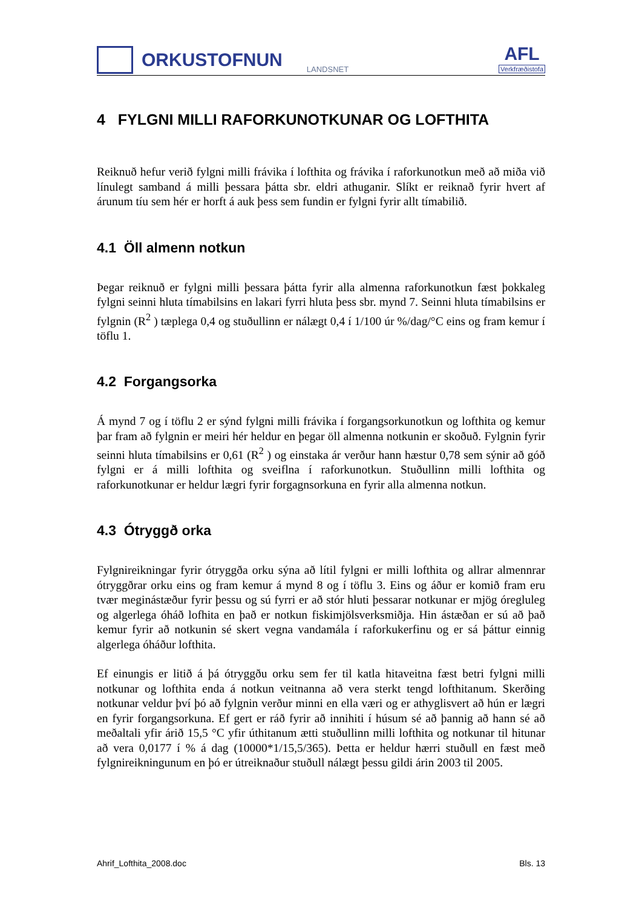ORKUSTOFNUN
LANDSNET
AFL
Verkfræðistofa
4 FYLGNI MILLI RAFORKUNOTKUNAR OG LOFTHITA
Reiknuð hefur verið fylgni milli frávika í lofthita og frávika í raforkunotkun með að miða við línulegt samband á milli þessara þátta sbr. eldri athuganir. Slíkt er reiknað fyrir hvert af árunum tíu sem hér er horft á auk þess sem fundin er fylgni fyrir allt tímabilið.
4.1 Öll almenn notkun
Þegar reiknuð er fylgni milli þessara þátta fyrir alla almenna raforkunotkun fæst þokkaleg fylgni seinni hluta tímabilsins en lakari fyrri hluta þess sbr. mynd 7. Seinni hluta tímabilsins er fylgnin (R<sup>2</sup> ) tæplega 0,4 og stuðullinn er nálægt 0,4 í 1/100 úr %/dag/°C eins og fram kemur í töflu 1.
4.2 Forgangsorka
Á mynd 7 og í töflu 2 er sýnd fylgni milli frávika í forgangsorkunotkun og lofthita og kemur þar fram að fylgnin er meiri hér heldur en þegar öll almenna notkunin er skoðuð. Fylgnin fyrir seinni hluta tímabilsins er 0,61 (R<sup>2</sup> ) og einstaka ár verður hann hæstur 0,78 sem sýnir að góð fylgni er á milli lofthita og sveiflna í raforkunotkun. Stuðullinn milli lofthita og raforkunotkunar er heldur lægri fyrir forgagnsorkuna en fyrir alla almenna notkun.
4.3 Ótryggð orka
Fylgnireikningar fyrir ótryggða orku sýna að lítil fylgni er milli lofthita og allrar almennrar ótryggðrar orku eins og fram kemur á mynd 8 og í töflu 3. Eins og áður er komið fram eru tvær meginástæður fyrir þessu og sú fyrri er að stór hluti þessarar notkunar er mjög óregluleg og algerlega óháð lofhita en það er notkun fiskimjölsverksmiðja. Hin ástæðan er sú að það kemur fyrir að notkunin sé skert vegna vandamála í raforkukerfinu og er sá þáttur einnig algerlega óháður lofthita.
Ef einungis er litið á þá ótryggðu orku sem fer til katla hitaveitna fæst betri fylgni milli notkunar og lofthita enda á notkun veitnanna að vera sterkt tengd lofthitanum. Skerðing notkunar veldur því þó að fylgnin verður minni en ella væri og er athyglisvert að hún er lægri en fyrir forgangsorkuna. Ef gert er ráð fyrir að innihiti í húsum sé að þannig að hann sé að meðaltali yfir árið 15,5 °C yfir úthitanum ætti stuðullinn milli lofthita og notkunar til hitunar að vera 0,0177 í % á dag (10000*1/15,5/365). Þetta er heldur hærri stuðull en fæst með fylgnireikningunum en þó er útreiknaður stuðull nálægt þessu gildi árin 2003 til 2005.
Ahrif_Lofthita_2008.doc Bls. 13